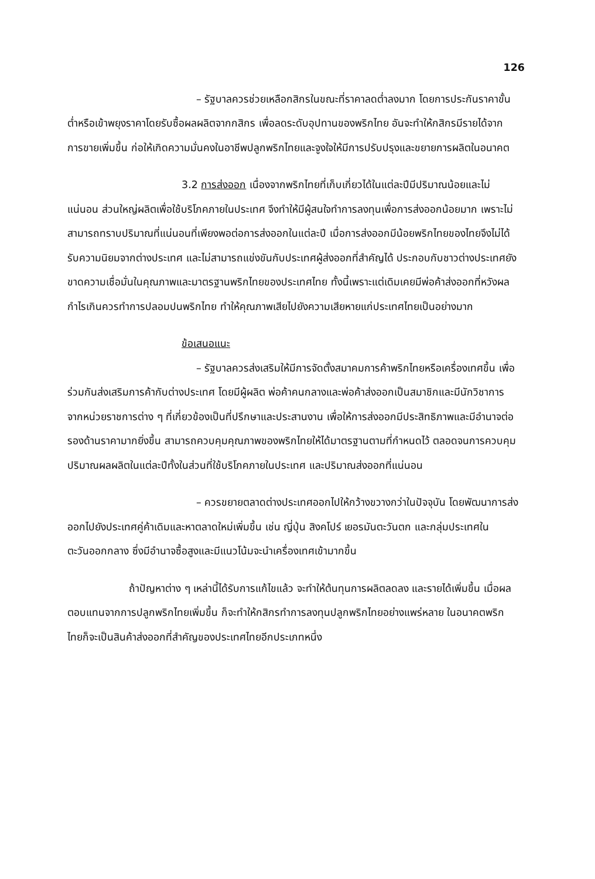126
– รัฐบาลควรช่วยเหลือกสิกรในขณะที่ราคาลดต่ำลงมาก โดยการประกันราคาขั้นต่ำหรือเข้าพยุงราคาโดยรับซื้อผลผลิตจากกสิกร เพื่อลดระดับอุปทานของพริกไทย อันจะทำให้กสิกรมีรายได้จากการขายเพิ่มขึ้น ก่อให้เกิดความมั่นคงในอาชีพปลูกพริกไทยและจูงใจให้มีการปรับปรุงและขยายการผลิตในอนาคต
3.2 การส่งออก เนื่องจากพริกไทยที่เก็บเกี่ยวได้ในแต่ละปีมีปริมาณน้อยและไม่แน่นอน ส่วนใหญ่ผลิตเพื่อใช้บริโภคภายในประเทศ จึงทำให้มีผู้สนใจทำการลงทุนเพื่อการส่งออกน้อยมาก เพราะไม่สามารถทราบปริมาณที่แน่นอนที่เพียงพอต่อการส่งออกในแต่ละปี เมื่อการส่งออกมีน้อยพริกไทยของไทยจึงไม่ได้รับความนิยมจากต่างประเทศ และไม่สามารถแข่งขันกับประเทศผู้ส่งออกที่สำคัญได้ ประกอบกับชาวต่างประเทศยังขาดความเชื่อมั่นในคุณภาพและมาตรฐานพริกไทยของประเทศไทย ทั้งนี้เพราะแต่เดิมเคยมีพ่อค้าส่งออกที่หวังผลกำไรเกินควรทำการปลอมปนพริกไทย ทำให้คุณภาพเสียไปยังความเสียหายแก่ประเทศไทยเป็นอย่างมาก
ข้อเสนอแนะ
– รัฐบาลควรส่งเสริมให้มีการจัดตั้งสมาคมการค้าพริกไทยหรือเครื่องเทศขึ้น เพื่อร่วมกันส่งเสริมการค้ากับต่างประเทศ โดยมีผู้ผลิต พ่อค้าคนกลางและพ่อค้าส่งออกเป็นสมาชิกและมีนักวิชาการจากหน่วยราชการต่าง ๆ ที่เกี่ยวข้องเป็นที่ปรึกษาและประสานงาน เพื่อให้การส่งออกมีประสิทธิภาพและมีอำนาจต่อรองด้านราคามากยิ่งขึ้น สามารถควบคุมคุณภาพของพริกไทยให้ได้มาตรฐานตามที่กำหนดไว้ ตลอดจนการควบคุมปริมาณผลผลิตในแต่ละปีทั้งในส่วนที่ใช้บริโภคภายในประเทศ และปริมาณส่งออกที่แน่นอน
– ควรขยายตลาดต่างประเทศออกไปให้กว้างขวางกว่าในปัจจุบัน โดยพัฒนาการส่งออกไปยังประเทศคู่ค้าเดิมและหาตลาดใหม่เพิ่มขึ้น เช่น ญี่ปุ่น สิงคโปร์ เยอรมันตะวันตก และกลุ่มประเทศในตะวันออกกลาง ซึ่งมีอำนาจซื้อสูงและมีแนวโน้มจะนำเครื่องเทศเข้ามากขึ้น
ถ้าปัญหาต่าง ๆ เหล่านี้ได้รับการแก้ไขแล้ว จะทำให้ต้นทุนการผลิตลดลง และรายได้เพิ่มขึ้น เมื่อผลตอบแทนจากการปลูกพริกไทยเพิ่มขึ้น ก็จะทำให้กสิกรทำการลงทุนปลูกพริกไทยอย่างแพร่หลาย ในอนาคตพริกไทยก็จะเป็นสินค้าส่งออกที่สำคัญของประเทศไทยอีกประเภทหนึ่ง